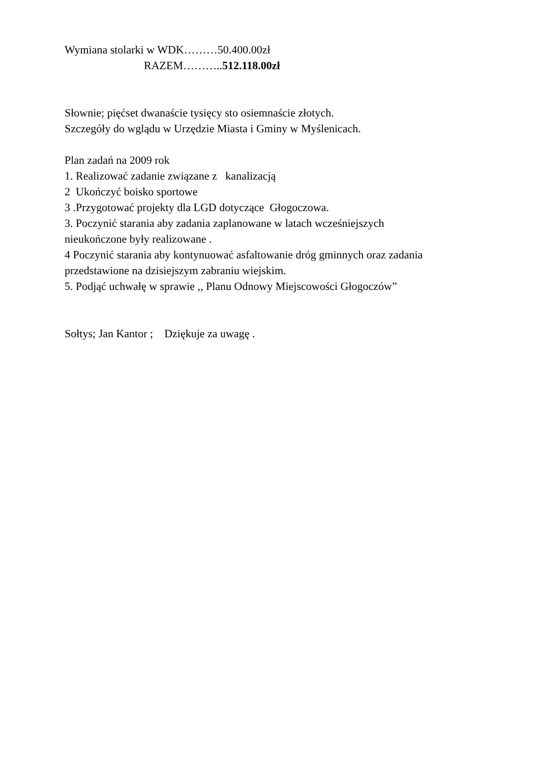Wymiana stolarki w WDK………50.400.00zł
RAZEM………..512.118.00zł
Słownie; pięćset dwanaście tysięcy sto osiemnaście złotych.
Szczegóły do wglądu w Urzędzie Miasta i Gminy w Myślenicach.
Plan zadań na 2009 rok
1. Realizować zadanie związane z kanalizacją
2 Ukończyć boisko sportowe
3 .Przygotować projekty dla LGD dotyczące Głogoczowa.
3. Poczynić starania aby zadania zaplanowane w latach wcześniejszych
nieukończone były realizowane .
4 Poczynić starania aby kontynuować asfaltowanie dróg gminnych oraz zadania
przedstawione na dzisiejszym zabraniu wiejskim.
5. Podjąć uchwałę w sprawie ,, Planu Odnowy Miejscowości Głogoczów”
Sołtys; Jan Kantor ; Dziękuje za uwagę .